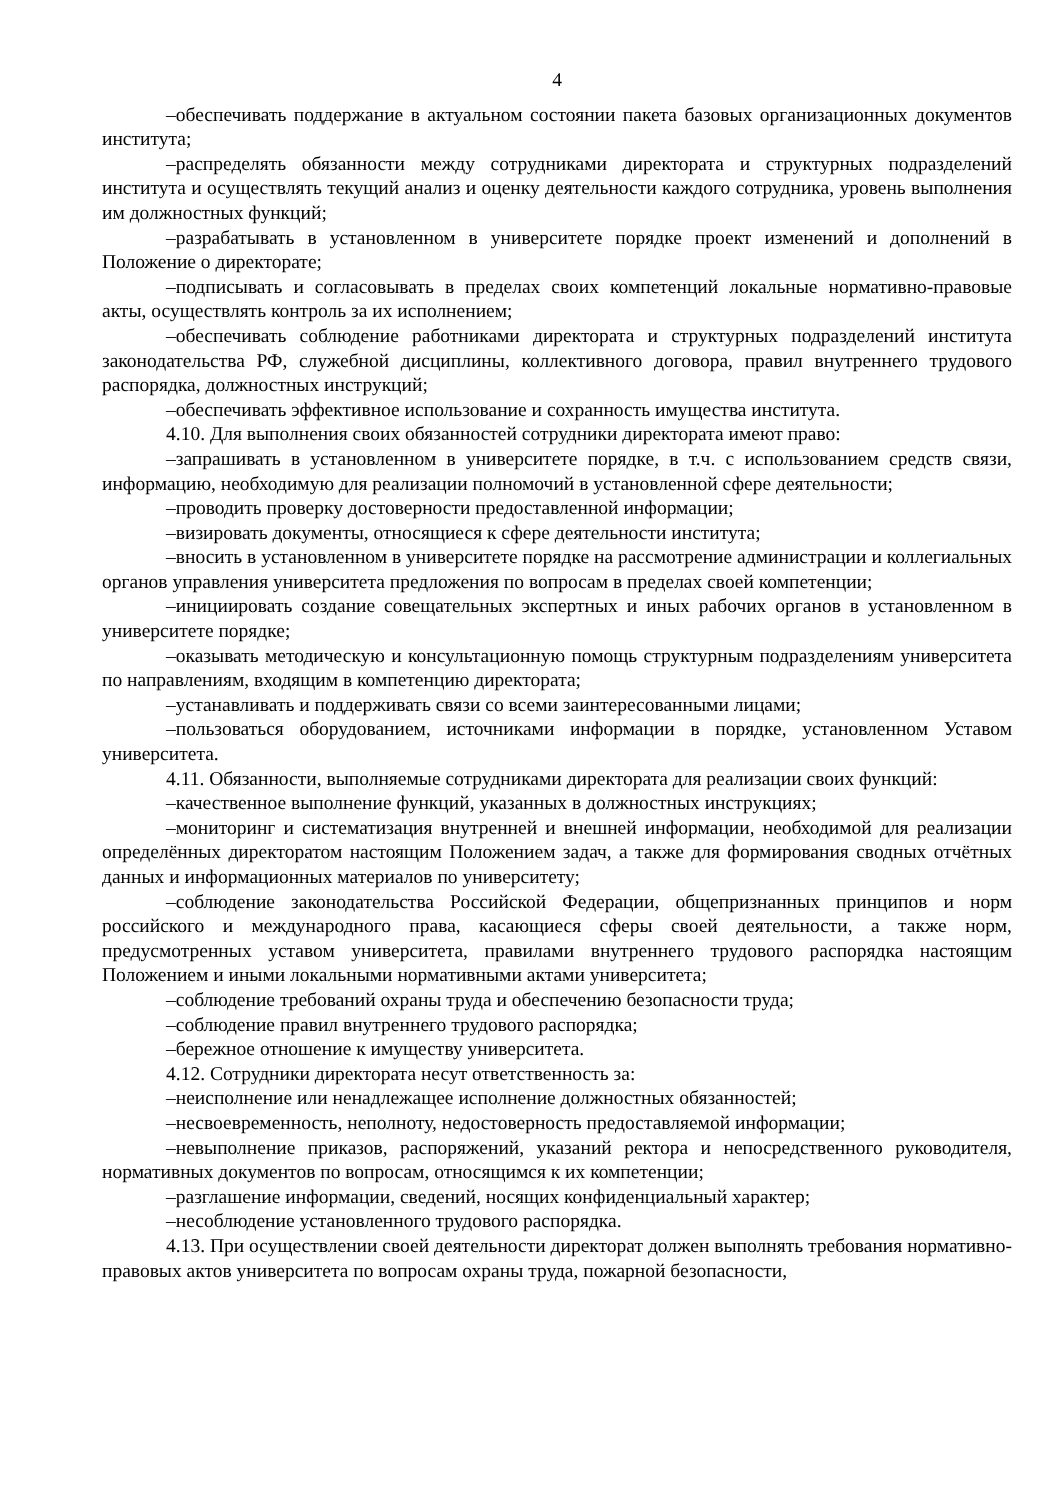4
–обеспечивать поддержание в актуальном состоянии пакета базовых организационных документов института;
–распределять обязанности между сотрудниками директората и структурных подразделений института и осуществлять текущий анализ и оценку деятельности каждого сотрудника, уровень выполнения им должностных функций;
–разрабатывать в установленном в университете порядке проект изменений и дополнений в Положение о директорате;
–подписывать и согласовывать в пределах своих компетенций локальные нормативно-правовые акты, осуществлять контроль за их исполнением;
–обеспечивать соблюдение работниками директората и структурных подразделений института законодательства РФ, служебной дисциплины, коллективного договора, правил внутреннего трудового распорядка, должностных инструкций;
–обеспечивать эффективное использование и сохранность имущества института.
4.10. Для выполнения своих обязанностей сотрудники директората имеют право:
–запрашивать в установленном в университете порядке, в т.ч. с использованием средств связи, информацию, необходимую для реализации полномочий в установленной сфере деятельности;
–проводить проверку достоверности предоставленной информации;
–визировать документы, относящиеся к сфере деятельности института;
–вносить в установленном в университете порядке на рассмотрение администрации и коллегиальных органов управления университета предложения по вопросам в пределах своей компетенции;
–инициировать создание совещательных экспертных и иных рабочих органов в установленном в университете порядке;
–оказывать методическую и консультационную помощь структурным подразделениям университета по направлениям, входящим в компетенцию директората;
–устанавливать и поддерживать связи со всеми заинтересованными лицами;
–пользоваться оборудованием, источниками информации в порядке, установленном Уставом университета.
4.11. Обязанности, выполняемые сотрудниками директората для реализации своих функций:
–качественное выполнение функций, указанных в должностных инструкциях;
–мониторинг и систематизация внутренней и внешней информации, необходимой для реализации определённых директоратом настоящим Положением задач, а также для формирования сводных отчётных данных и информационных материалов по университету;
–соблюдение законодательства Российской Федерации, общепризнанных принципов и норм российского и международного права, касающиеся сферы своей деятельности, а также норм, предусмотренных уставом университета, правилами внутреннего трудового распорядка настоящим Положением и иными локальными нормативными актами университета;
–соблюдение требований охраны труда и обеспечению безопасности труда;
–соблюдение правил внутреннего трудового распорядка;
–бережное отношение к имуществу университета.
4.12. Сотрудники директората несут ответственность за:
–неисполнение или ненадлежащее исполнение должностных обязанностей;
–несвоевременность, неполноту, недостоверность предоставляемой информации;
–невыполнение приказов, распоряжений, указаний ректора и непосредственного руководителя, нормативных документов по вопросам, относящимся к их компетенции;
–разглашение информации, сведений, носящих конфиденциальный характер;
–несоблюдение установленного трудового распорядка.
4.13. При осуществлении своей деятельности директорат должен выполнять требования нормативно-правовых актов университета по вопросам охраны труда, пожарной безопасности,